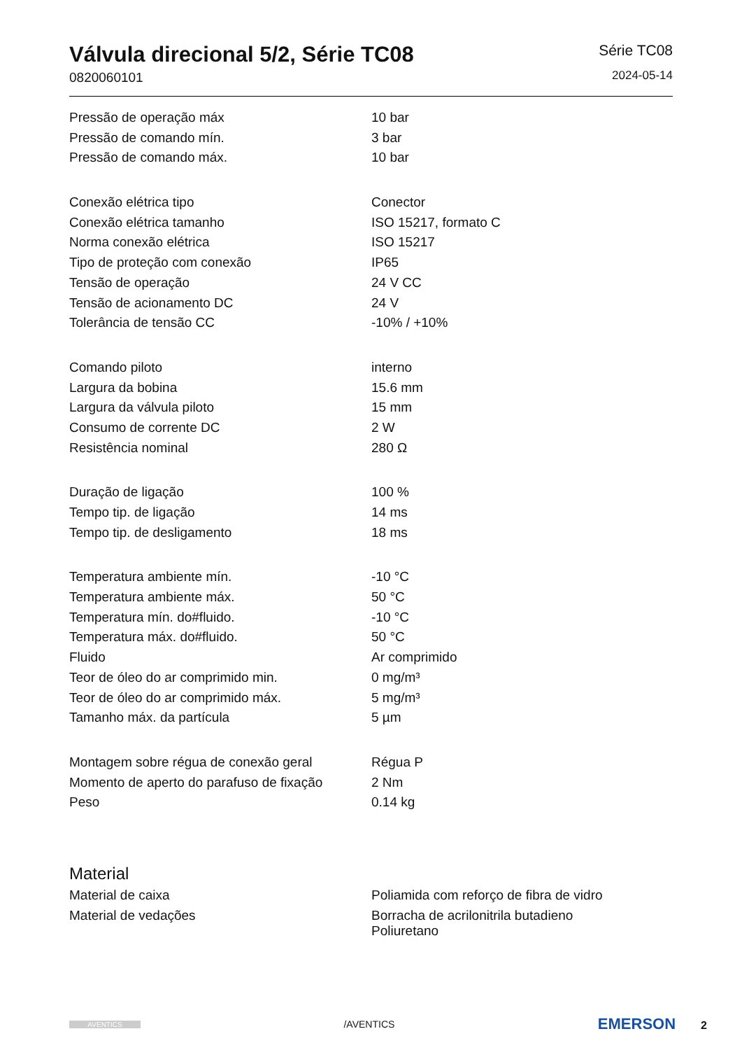Válvula direcional 5/2, Série TC08
0820060101
Série TC08
2024-05-14
| Pressão de operação máx | 10 bar |
| Pressão de comando mín. | 3 bar |
| Pressão de comando máx. | 10 bar |
| Conexão elétrica tipo | Conector |
| Conexão elétrica tamanho | ISO 15217, formato C |
| Norma conexão elétrica | ISO 15217 |
| Tipo de proteção com conexão | IP65 |
| Tensão de operação | 24 V CC |
| Tensão de acionamento DC | 24 V |
| Tolerância de tensão CC | -10% / +10% |
| Comando piloto | interno |
| Largura da bobina | 15.6 mm |
| Largura da válvula piloto | 15 mm |
| Consumo de corrente DC | 2 W |
| Resistência nominal | 280 Ω |
| Duração de ligação | 100 % |
| Tempo tip. de ligação | 14 ms |
| Tempo tip. de desligamento | 18 ms |
| Temperatura ambiente mín. | -10 °C |
| Temperatura ambiente máx. | 50 °C |
| Temperatura mín. do#fluido. | -10 °C |
| Temperatura máx. do#fluido. | 50 °C |
| Fluido | Ar comprimido |
| Teor de óleo do ar comprimido min. | 0 mg/m³ |
| Teor de óleo do ar comprimido máx. | 5 mg/m³ |
| Tamanho máx. da partícula | 5 µm |
| Montagem sobre régua de conexão geral | Régua P |
| Momento de aperto do parafuso de fixação | 2 Nm |
| Peso | 0.14 kg |
Material
| Material de caixa | Poliamida com reforço de fibra de vidro |
| Material de vedações | Borracha de acrilonitrila butadieno Poliuretano |
AVENTICS
/AVENTICS
EMERSON 2